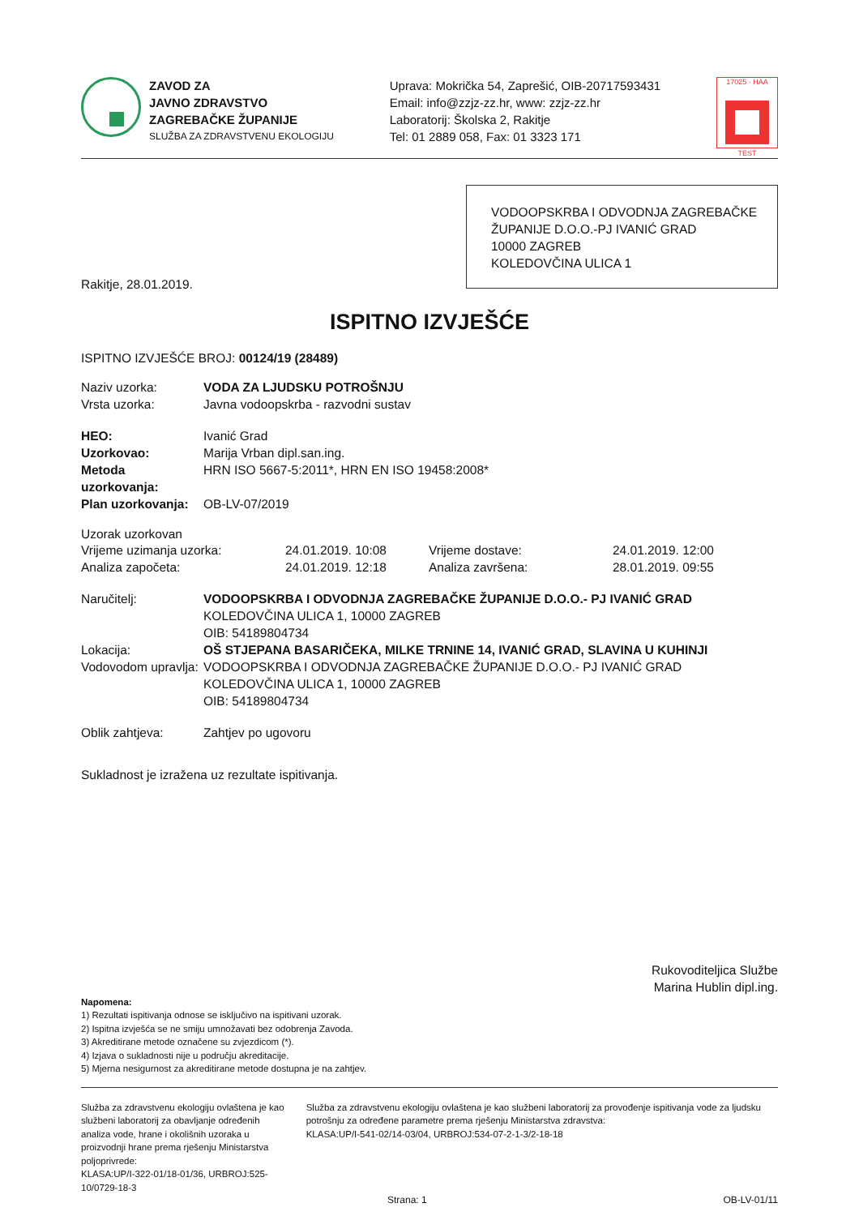ZAVOD ZA
JAVNO ZDRAVSTVO
ZAGREBAČKE ŽUPANIJE
SLUŽBA ZA ZDRAVSTVENU EKOLOGIJU
Uprava: Mokrička 54, Zaprešić, OIB-20717593431
Email: info@zzjz-zz.hr, www: zzjz-zz.hr
Laboratorij: Školska 2, Rakitje
Tel: 01 2889 058, Fax: 01 3323 171
17025 · HAA
TEST
VODOOPSKRBA I ODVODNJA ZAGREBAČKE ŽUPANIJE D.O.O.-PJ IVANIĆ GRAD
10000 ZAGREB
KOLEDOVČINA ULICA 1
Rakitje, 28.01.2019.
ISPITNO IZVJEŠĆE
ISPITNO IZVJEŠĆE BROJ: 00124/19 (28489)
Naziv uzorka: VODA ZA LJUDSKU POTROŠNJU
Vrsta uzorka: Javna vodoopskrba - razvodni sustav
HEO: Ivanić Grad
Uzorkovao: Marija Vrban dipl.san.ing.
Metoda uzorkovanja: HRN ISO 5667-5:2011*, HRN EN ISO 19458:2008*
Plan uzorkovanja: OB-LV-07/2019
Uzorak uzorkovan
Vrijeme uzimanja uzorka: 24.01.2019. 10:08 Vrijeme dostave: 24.01.2019. 12:00 Analiza započeta: 24.01.2019. 12:18 Analiza završena: 28.01.2019. 09:55
Naručitelj: VODOOPSKRBA I ODVODNJA ZAGREBAČKE ŽUPANIJE D.O.O.- PJ IVANIĆ GRAD
KOLEDOVČINA ULICA 1, 10000 ZAGREB
OIB: 54189804734
Lokacija: OŠ STJEPANA BASARIČEKA, MILKE TRNINE 14, IVANIĆ GRAD, SLAVINA U KUHINJI
Vodovodom upravlja: VODOOPSKRBA I ODVODNJA ZAGREBAČKE ŽUPANIJE D.O.O.- PJ IVANIĆ GRAD
KOLEDOVČINA ULICA 1, 10000 ZAGREB
OIB: 54189804734
Oblik zahtjeva: Zahtjev po ugovoru
Sukladnost je izražena uz rezultate ispitivanja.
Rukovoditeljica Službe
Marina Hublin dipl.ing.
Napomena:
1) Rezultati ispitivanja odnose se isključivo na ispitivani uzorak.
2) Ispitna izvješća se ne smiju umnožavati bez odobrenja Zavoda.
3) Akreditirane metode označene su zvjezdicom (*).
4) Izjava o sukladnosti nije u području akreditacije.
5) Mjerna nesigurnost za akreditirane metode dostupna je na zahtjev.
Služba za zdravstvenu ekologiju ovlaštena je kao službeni laboratorij za obavljanje određenih analiza vode, hrane i okolišnih uzoraka u proizvodnji hrane prema rješenju Ministarstva poljoprivrede:
KLASA:UP/I-322-01/18-01/36, URBROJ:525-10/0729-18-3
Služba za zdravstvenu ekologiju ovlaštena je kao službeni laboratorij za provođenje ispitivanja vode za ljudsku potrošnju za određene parametre prema rješenju Ministarstva zdravstva:
KLASA:UP/I-541-02/14-03/04, URBROJ:534-07-2-1-3/2-18-18
Strana: 1 OB-LV-01/11